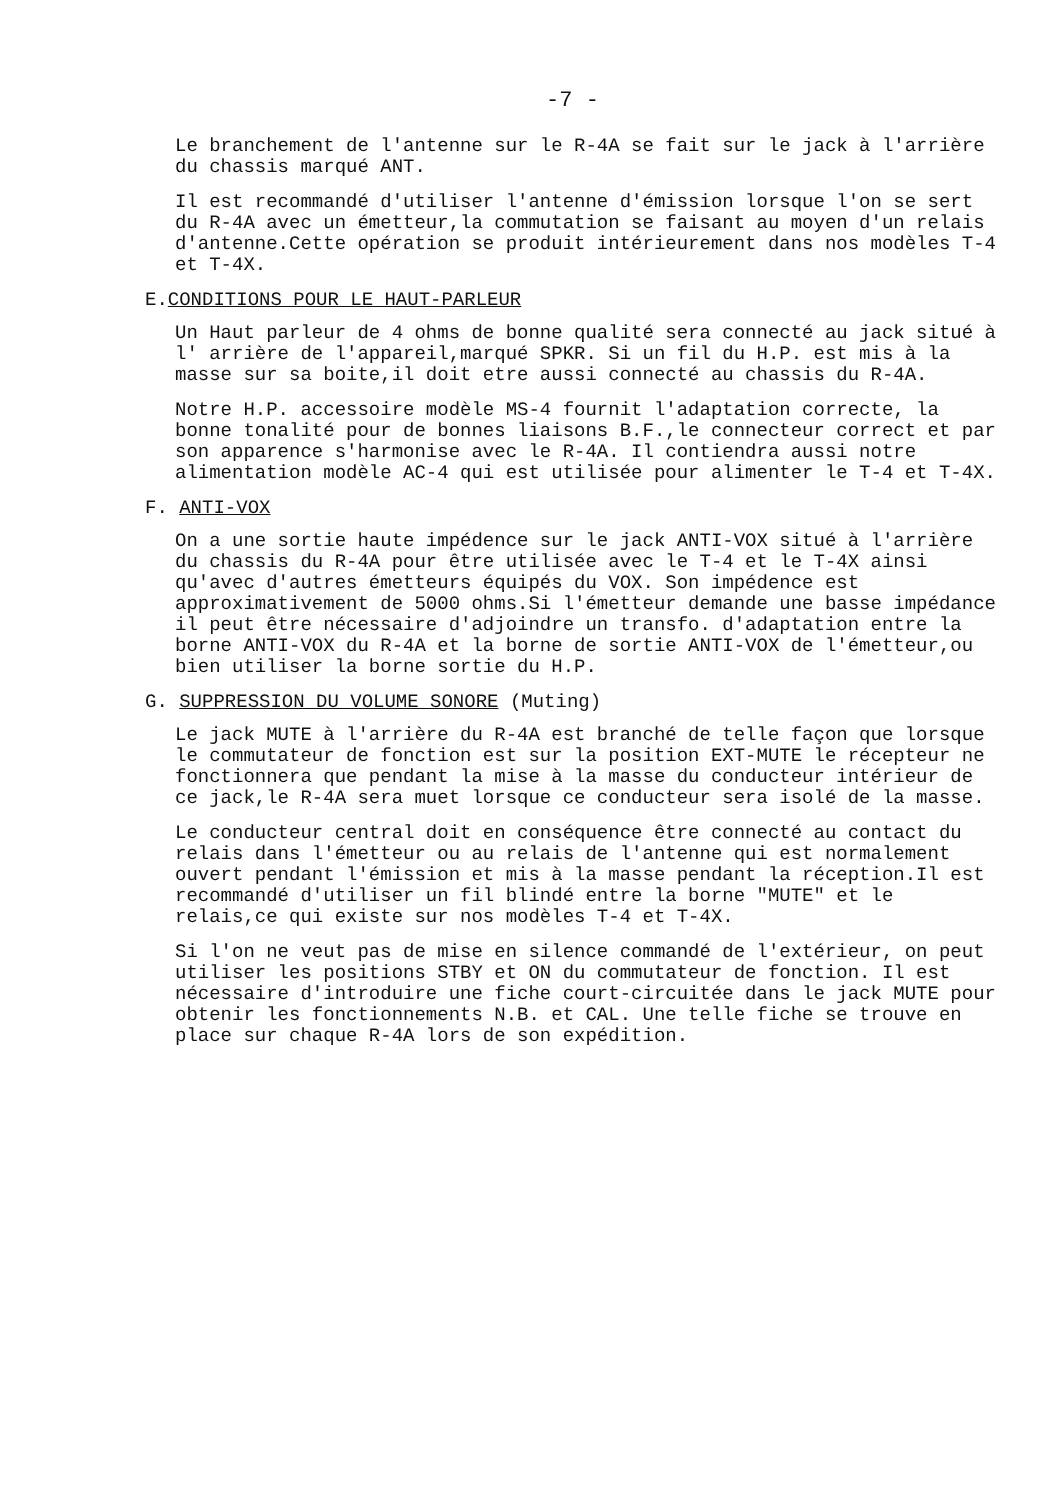-7 -
Le branchement de l'antenne sur le R-4A se fait sur le jack à l'arrière du chassis marqué ANT.
Il est recommandé d'utiliser l'antenne d'émission lorsque l'on se sert du R-4A avec un émetteur,la commutation se faisant au moyen d'un relais d'antenne.Cette opération se produit intérieurement dans nos modèles T-4 et T-4X.
E.CONDITIONS POUR LE HAUT-PARLEUR
Un Haut parleur de 4 ohms de bonne qualité sera connecté au jack situé à l' arrière de l'appareil,marqué SPKR. Si un fil du H.P. est mis à la masse sur sa boite,il doit etre aussi connecté au chassis du R-4A.
Notre H.P. accessoire modèle MS-4 fournit l'adaptation correcte, la bonne tonalité pour de bonnes liaisons B.F.,le connecteur correct et par son apparence s'harmonise avec le R-4A. Il contiendra aussi notre alimentation modèle AC-4 qui est utilisée pour alimenter le T-4 et T-4X.
F. ANTI-VOX
On a une sortie haute impédence sur le jack ANTI-VOX situé à l'arrière du chassis du R-4A pour être utilisée avec le T-4 et le T-4X ainsi qu'avec d'autres émetteurs équipés du VOX. Son impédence est approximativement de 5000 ohms.Si l'émetteur demande une basse impédance il peut être nécessaire d'adjoindre un transfo. d'adaptation entre la borne ANTI-VOX du R-4A et la borne de sortie ANTI-VOX de l'émetteur,ou bien utiliser la borne sortie du H.P.
G. SUPPRESSION DU VOLUME SONORE (Muting)
Le jack MUTE à l'arrière du R-4A est branché de telle façon que lorsque le commutateur de fonction est sur la position EXT-MUTE le récepteur ne fonctionnera que pendant la mise à la masse du conducteur intérieur de ce jack,le R-4A sera muet lorsque ce conducteur sera isolé de la masse.
Le conducteur central doit en conséquence être connecté au contact du relais dans l'émetteur ou au relais de l'antenne qui est normalement ouvert pendant l'émission et mis à la masse pendant la réception.Il est recommandé d'utiliser un fil blindé entre la borne "MUTE" et le relais,ce qui existe sur nos modèles T-4 et T-4X.
Si l'on ne veut pas de mise en silence commandé de l'extérieur, on peut utiliser les positions STBY et ON du commutateur de fonction. Il est nécessaire d'introduire une fiche court-circuitée dans le jack MUTE pour obtenir les fonctionnements N.B. et CAL. Une telle fiche se trouve en place sur chaque R-4A lors de son expédition.